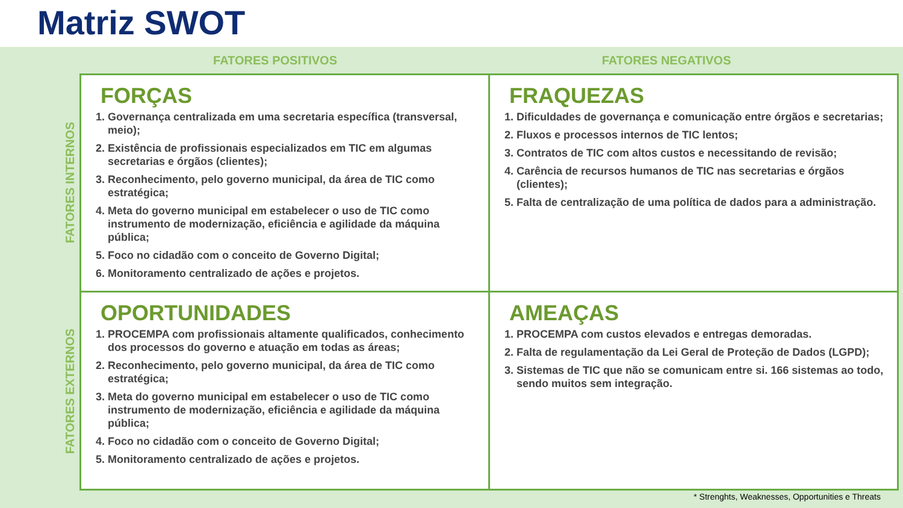Matriz SWOT
FATORES INTERNOS
FATORES EXTERNOS
FATORES POSITIVOS FATORES NEGATIVOS
| FORÇAS 1. Governança centralizada em uma secretaria específica (transversal, meio); 2. Existência de profissionais especializados em TIC em algumas secretarias e órgãos (clientes); 3. Reconhecimento, pelo governo municipal, da área de TIC como estratégica; 4. Meta do governo municipal em estabelecer o uso de TIC como instrumento de modernização, eficiência e agilidade da máquina pública; 5. Foco no cidadão com o conceito de Governo Digital; 6. Monitoramento centralizado de ações e projetos. | FRAQUEZAS 1. Dificuldades de governança e comunicação entre órgãos e secretarias; 2. Fluxos e processos internos de TIC lentos; 3. Contratos de TIC com altos custos e necessitando de revisão; 4. Carência de recursos humanos de TIC nas secretarias e órgãos (clientes); 5. Falta de centralização de uma política de dados para a administração. |
| OPORTUNIDADES 1. PROCEMPA com profissionais altamente qualificados, conhecimento dos processos do governo e atuação em todas as áreas; 2. Reconhecimento, pelo governo municipal, da área de TIC como estratégica; 3. Meta do governo municipal em estabelecer o uso de TIC como instrumento de modernização, eficiência e agilidade da máquina pública; 4. Foco no cidadão com o conceito de Governo Digital; 5. Monitoramento centralizado de ações e projetos. | AMEAÇAS 1. PROCEMPA com custos elevados e entregas demoradas. 2. Falta de regulamentação da Lei Geral de Proteção de Dados (LGPD); 3. Sistemas de TIC que não se comunicam entre si. 166 sistemas ao todo, sendo muitos sem integração. |
* Strenghts, Weaknesses, Opportunities e Threats